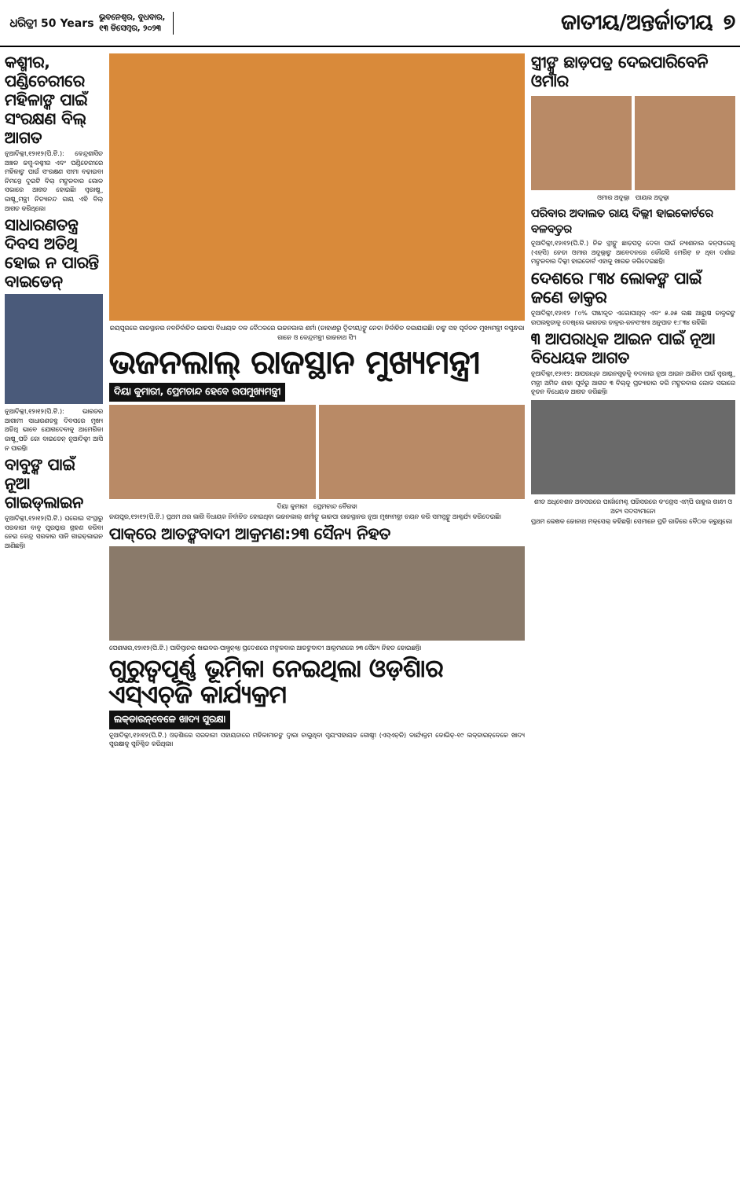ଧରିତ୍ରୀ 50 Years
ଭୁବନେଶ୍ୱର, ବୁଧବାର,
୧୩ ଡିସେମ୍ବର, ୨୦୨୩
ଜାତୀୟ/ଅନ୍ତର୍ଜାତୀୟ ୭
କଶ୍ମୀର, ପଣ୍ଡିଚେରୀରେ ମହିଳାଙ୍କ ପାଇଁ ସଂରକ୍ଷଣ ବିଲ୍ ଆଗତ
ନୂଆଦିଲ୍ଲୀ,୧୨।୧୨(ପି.ଟି.): କେନ୍ଦ୍ରଶାସିତ ଅଞ୍ଚଳ ଜମ୍ମୁ-କଶ୍ମୀର ଏବଂ ପଣ୍ଡିଚେରୀରେ ମହିଳାଙ୍କ ପାଇଁ ସଂରକ୍ଷଣ ସୀମା ବଢ଼ାଇବା ନିମନ୍ତେ ଦୁଇଟି ବିଲ୍ ମଙ୍ଗଳବାର ଲୋକ ସଭାରେ ଆଗତ ହୋଇଛି। ସ୍ୱରାଷ୍ଟ୍ର ରାଷ୍ଟ୍ରମନ୍ତ୍ରୀ ନିତ୍ୟାନନ୍ଦ ରାୟ ଏହି ବିଲ୍ ଆଗତ କରିଥିଲେ।
ସାଧାରଣତନ୍ତ୍ର ଦିବସ ଅତିଥି ହୋଇ ନ ପାରନ୍ତି ବାଇଡେନ୍
ନୂଆଦିଲ୍ଲୀ,୧୨।୧୨(ପି.ଟି.): ଭାରତର ଆଗାମୀ ସାଧାରଣତନ୍ତ୍ର ଦିବସରେ ମୁଖ୍ୟ ଅତିଥି ଭାବେ ଯୋଗଦେବାକୁ ଆମେରିକା ରାଷ୍ଟ୍ରପତି ଜୋ ବାଇଡେନ୍ ନୂଆଦିଲ୍ଲୀ ଆସି ନ ପାରନ୍ତି।
ବାବୁଙ୍କ ପାଇଁ ନୂଆ ଗାଇଡ୍‌ଲାଇନ
ନୂଆଦିଲ୍ଲୀ,୧୨।୧୨(ପି.ଟି.) ଘରୋଇ ସଂସ୍ଥାରୁ ସରକାରୀ ବାବୁ ପୁରସ୍କାର ଗ୍ରହଣ କରିବା ନେଇ କେନ୍ଦ୍ର ସରକାର ସାନି ଗାଇଡ୍‌ଲାଇନ ଆଣିଛନ୍ତି।
ଜୟପୁରରେ ରାଜସ୍ଥାନର ନବନିର୍ବାଚିତ ଭାଜପା ବିଧାୟକ ଦଳ ବୈଠକରେ ଭଜନଲାଲ ଶର୍ମା (ଡାହାଣରୁ ଦ୍ୱିତୀୟ)ଙ୍କୁ ନେତା ନିର୍ବାଚିତ କରାଯାଇଛି। ତାଙ୍କ ସହ ପୂର୍ବତନ ମୁଖ୍ୟମନ୍ତ୍ରୀ ବସୁନ୍ଧରା ରାଜେ ଓ କେନ୍ଦ୍ରମନ୍ତ୍ରୀ ରାଜନାଥ ସିଂ।
ଭଜନଲାଲ୍ ରାଜସ୍ଥାନ ମୁଖ୍ୟମନ୍ତ୍ରୀ
ଦିୟା କୁମାରୀ, ପ୍ରେମଚାନ୍ଦ ହେବେ ଉପମୁଖ୍ୟମନ୍ତ୍ରୀ
ଦିୟା କୁମାରୀ ପ୍ରେମଚାନ୍ଦ ବୈରୱା
ଜୟପୁର,୧୨।୧୨(ପି.ଟି.) ପ୍ରଥମ ଥର ଲାଗି ବିଧାୟକ ନିର୍ବାଚିତ ହୋଇଥିବା ଭଜନଲାଲ୍ ଶର୍ମାଙ୍କୁ ଭାଜପା ରାଜସ୍ଥାନର ନୂଆ ମୁଖ୍ୟମନ୍ତ୍ରୀ ଚୟନ କରି ସମସ୍ତଙ୍କୁ ଆଶ୍ଚର୍ଯ୍ୟ କରିଦେଇଛି।
ପାକ୍‌ରେ ଆତଙ୍କବାଦୀ ଆକ୍ରମଣ:୨୩ ସୈନ୍ୟ ନିହତ
ପେଶାୱର,୧୨।୧୨(ପି.ଟି.) ପାକିସ୍ତାନର ଖାଇବର-ପାଖ୍ତୁନ୍‌ଖ୍ୱା ପ୍ରଦେଶରେ ମଙ୍ଗଳବାର ଆତଙ୍କବାଦୀ ଆକ୍ରମଣରେ ୨୩ ସୈନ୍ୟ ନିହତ ହୋଇଛନ୍ତି।
ଗୁରୁତ୍ୱପୂର୍ଣ୍ଣ ଭୂମିକା ନେଇଥିଲା ଓଡ଼ିଶାର ଏସ୍‌ଏଚ୍‌ଜି କାର୍ଯ୍ୟକ୍ରମ
ଲକ୍‌ଡାଉନ୍‌ବେଳେ ଖାଦ୍ୟ ସୁରକ୍ଷା
ନୂଆଦିଲ୍ଲୀ,୧୨।୧୨(ପି.ଟି.) ଓଡ଼ିଶାରେ ସରକାରୀ ସହାୟତାରେ ମହିଳାମାନଙ୍କ ଦ୍ୱାରା ଚାଲୁଥିବା ସ୍ୱୟଂସହାୟକ ଗୋଷ୍ଠୀ (ଏସ୍‌ଏଚ୍‌ଜି) କାର୍ଯ୍ୟକ୍ରମ କୋଭିଡ୍-୧୯ ଲକ୍‌ଡାଉନ୍‌ବେଳେ ଖାଦ୍ୟ ସୁରକ୍ଷାକୁ ସୁନିଶ୍ଚିତ କରିଥିଲା।
ସ୍ତ୍ରୀଙ୍କୁ ଛାଡ଼ପତ୍ର ଦେଇପାରିବେନି ଓମାର
ଓମାର ଅବ୍ଦୁଲ୍ଲା ପାୟଲ ଅବ୍ଦୁଲ୍ଲା
ପରିବାର ଅଦାଲତ ରାୟ ଦିଲ୍ଲୀ ହାଇକୋର୍ଟରେ ବଳବତ୍ତର
ନୂଆଦିଲ୍ଲୀ,୧୨।୧୨(ପି.ଟି.) ନିଜ ସ୍ତ୍ରୀଙ୍କୁ ଛାଡ଼ପତ୍ର ଦେବା ପାଇଁ ନ୍ୟାଶନାଲ କନ୍‌ଫରେନ୍ସ (ଏନ୍‌ସି) ନେତା ଓମାର ଅବ୍ଦୁଲ୍ଲାଙ୍କ ଆବେଦନରେ କୌଣସି ମେରିଟ୍ ନ ଥିବା ଦର୍ଶାଇ ମଙ୍ଗଳବାର ଦିଲ୍ଲୀ ହାଇକୋର୍ଟ ଏହାକୁ ଖାରଜ କରିଦେଇଛନ୍ତି।
ଦେଶରେ ୮୩୪ ଲୋକଙ୍କ ପାଇଁ ଜଣେ ଡାକ୍ତର
ନୂଆଦିଲ୍ଲୀ,୧୨।୧୨ ୮୦% ପଞ୍ଜୀକୃତ ଏଲୋପାଥିକ୍ ଏବଂ ୫.୬୫ ଲକ୍ଷ ଆୟୁଷ ଡାକ୍ତରଙ୍କ ଉପଲବ୍ଧତାକୁ ଦେଖିଲେ ଭାରତର ଡାକ୍ତର-ଜନସଂଖ୍ୟା ଅନୁପାତ ୧:୮୩୪ ରହିଛି।
୩ ଆପରାଧିକ ଆଇନ ପାଇଁ ନୂଆ ବିଧେୟକ ଆଗତ
ନୂଆଦିଲ୍ଲୀ,୧୨।୧୨: ଆପରାଧିକ ଆଇନଗୁଡ଼ିକୁ ବଦଳାଇ ନୂଆ ଆଇନ ଆଣିବା ପାଇଁ ସ୍ୱରାଷ୍ଟ୍ର ମନ୍ତ୍ରୀ ଅମିତ ଶାହା ପୂର୍ବରୁ ଆଗତ ୩ ବିଲ୍‌କୁ ପ୍ରତ୍ୟାହାର କରି ମଙ୍ଗଳବାର ଲୋକ ସଭାରେ ନୂତନ ବିଧେୟକ ଆଗତ କରିଛନ୍ତି।
ଶୀତ ଅଧିବେଶନ ଅବସରରେ ପାର୍ଲାମେଣ୍ଟ ପରିସରରେ କଂଗ୍ରେସ ଏମ୍‌ପି ରାହୁଲ ଗାନ୍ଧୀ ଓ ଅନ୍ୟ ସଦସ୍ୟମାନେ।
ପ୍ରଥମ ଲେଖକ ଜୋନାଥ ମକ୍‌ସେଲ୍ କହିଛନ୍ତି। ସେମାନେ ପ୍ରତି ରାତିରେ ବୈଠକ କରୁଥିଲେ।